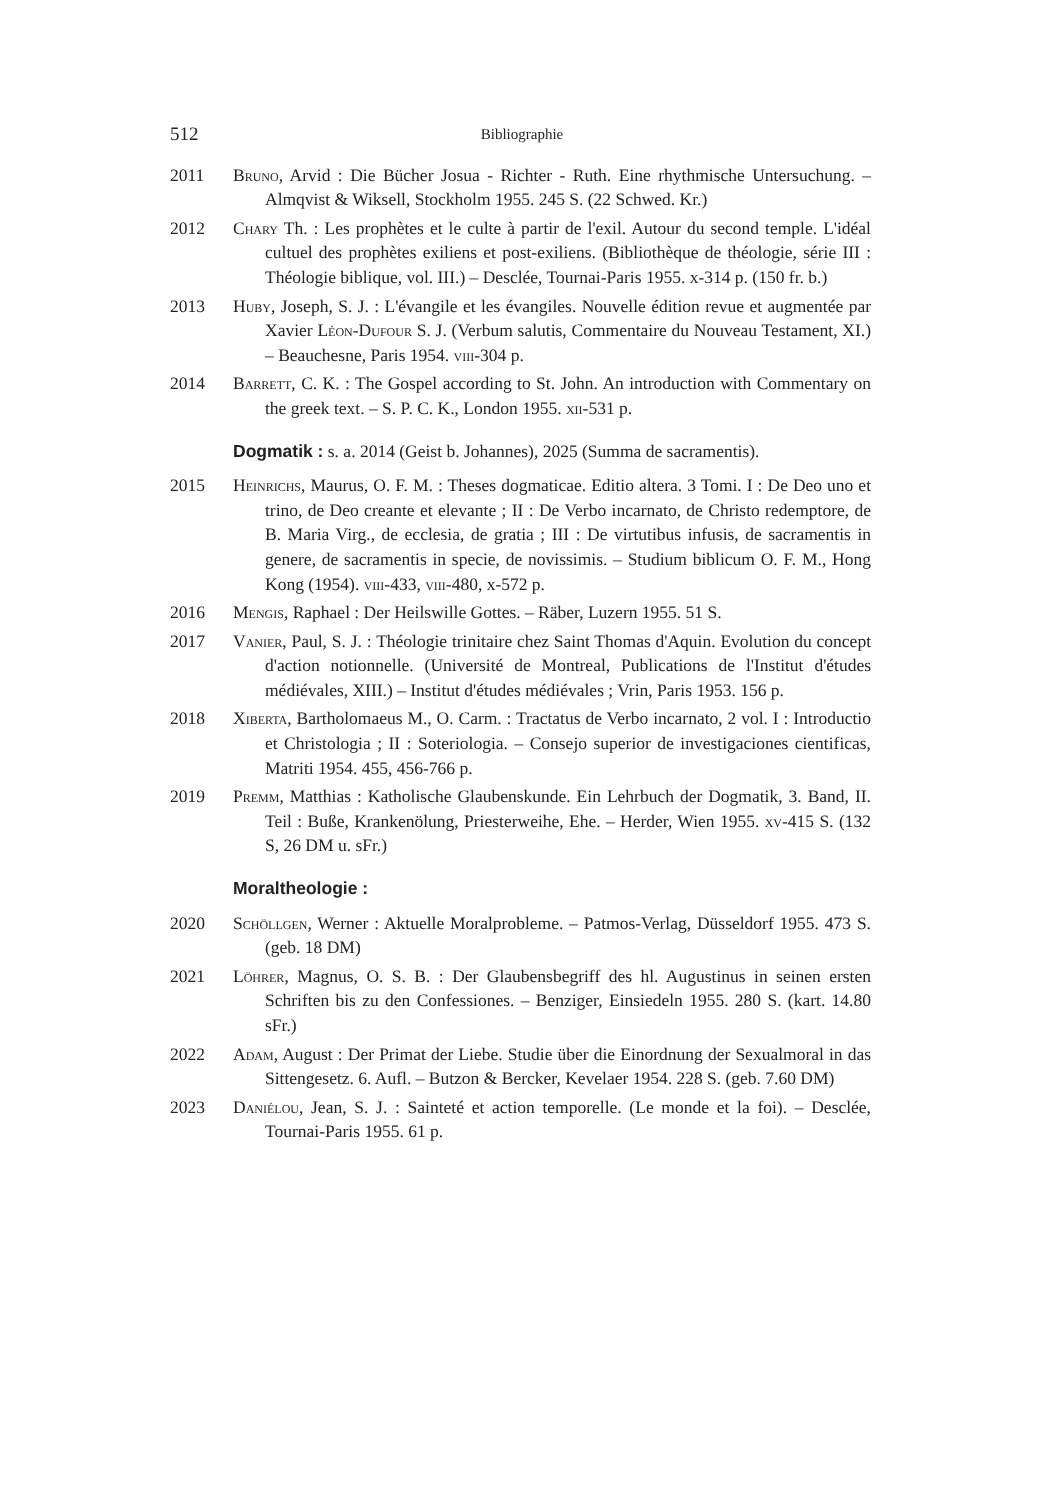512 Bibliographie
2011 Bruno, Arvid : Die Bücher Josua - Richter - Ruth. Eine rhythmische Untersuchung. – Almqvist & Wiksell, Stockholm 1955. 245 S. (22 Schwed. Kr.)
2012 Chary Th. : Les prophètes et le culte à partir de l'exil. Autour du second temple. L'idéal cultuel des prophètes exiliens et post-exiliens. (Bibliothèque de théologie, série III : Théologie biblique, vol. III.) – Desclée, Tournai-Paris 1955. x-314 p. (150 fr. b.)
2013 Huby, Joseph, S. J. : L'évangile et les évangiles. Nouvelle édition revue et augmentée par Xavier Léon-Dufour S. J. (Verbum salutis, Commentaire du Nouveau Testament, XI.) – Beauchesne, Paris 1954. viii-304 p.
2014 Barrett, C. K. : The Gospel according to St. John. An introduction with Commentary on the greek text. – S. P. C. K., London 1955. xii-531 p.
Dogmatik : s. a. 2014 (Geist b. Johannes), 2025 (Summa de sacramentis).
2015 Heinrichs, Maurus, O. F. M. : Theses dogmaticae. Editio altera. 3 Tomi. I : De Deo uno et trino, de Deo creante et elevante ; II : De Verbo incarnato, de Christo redemptore, de B. Maria Virg., de ecclesia, de gratia ; III : De virtutibus infusis, de sacramentis in genere, de sacramentis in specie, de novissimis. – Studium biblicum O. F. M., Hong Kong (1954). viii-433, viii-480, x-572 p.
2016 Mengis, Raphael : Der Heilswille Gottes. – Räber, Luzern 1955. 51 S.
2017 Vanier, Paul, S. J. : Théologie trinitaire chez Saint Thomas d'Aquin. Evolution du concept d'action notionnelle. (Université de Montreal, Publications de l'Institut d'études médiévales, XIII.) – Institut d'études médiévales ; Vrin, Paris 1953. 156 p.
2018 Xiberta, Bartholomaeus M., O. Carm. : Tractatus de Verbo incarnato, 2 vol. I : Introductio et Christologia ; II : Soteriologia. – Consejo superior de investigaciones cientificas, Matriti 1954. 455, 456-766 p.
2019 Premm, Matthias : Katholische Glaubenskunde. Ein Lehrbuch der Dogmatik, 3. Band, II. Teil : Buße, Krankenölung, Priesterweihe, Ehe. – Herder, Wien 1955. xv-415 S. (132 S, 26 DM u. sFr.)
Moraltheologie :
2020 Schöllgen, Werner : Aktuelle Moralprobleme. – Patmos-Verlag, Düsseldorf 1955. 473 S. (geb. 18 DM)
2021 Löhrer, Magnus, O. S. B. : Der Glaubensbegriff des hl. Augustinus in seinen ersten Schriften bis zu den Confessiones. – Benziger, Einsiedeln 1955. 280 S. (kart. 14.80 sFr.)
2022 Adam, August : Der Primat der Liebe. Studie über die Einordnung der Sexualmoral in das Sittengesetz. 6. Aufl. – Butzon & Bercker, Kevelaer 1954. 228 S. (geb. 7.60 DM)
2023 Daniélou, Jean, S. J. : Sainteté et action temporelle. (Le monde et la foi). – Desclée, Tournai-Paris 1955. 61 p.